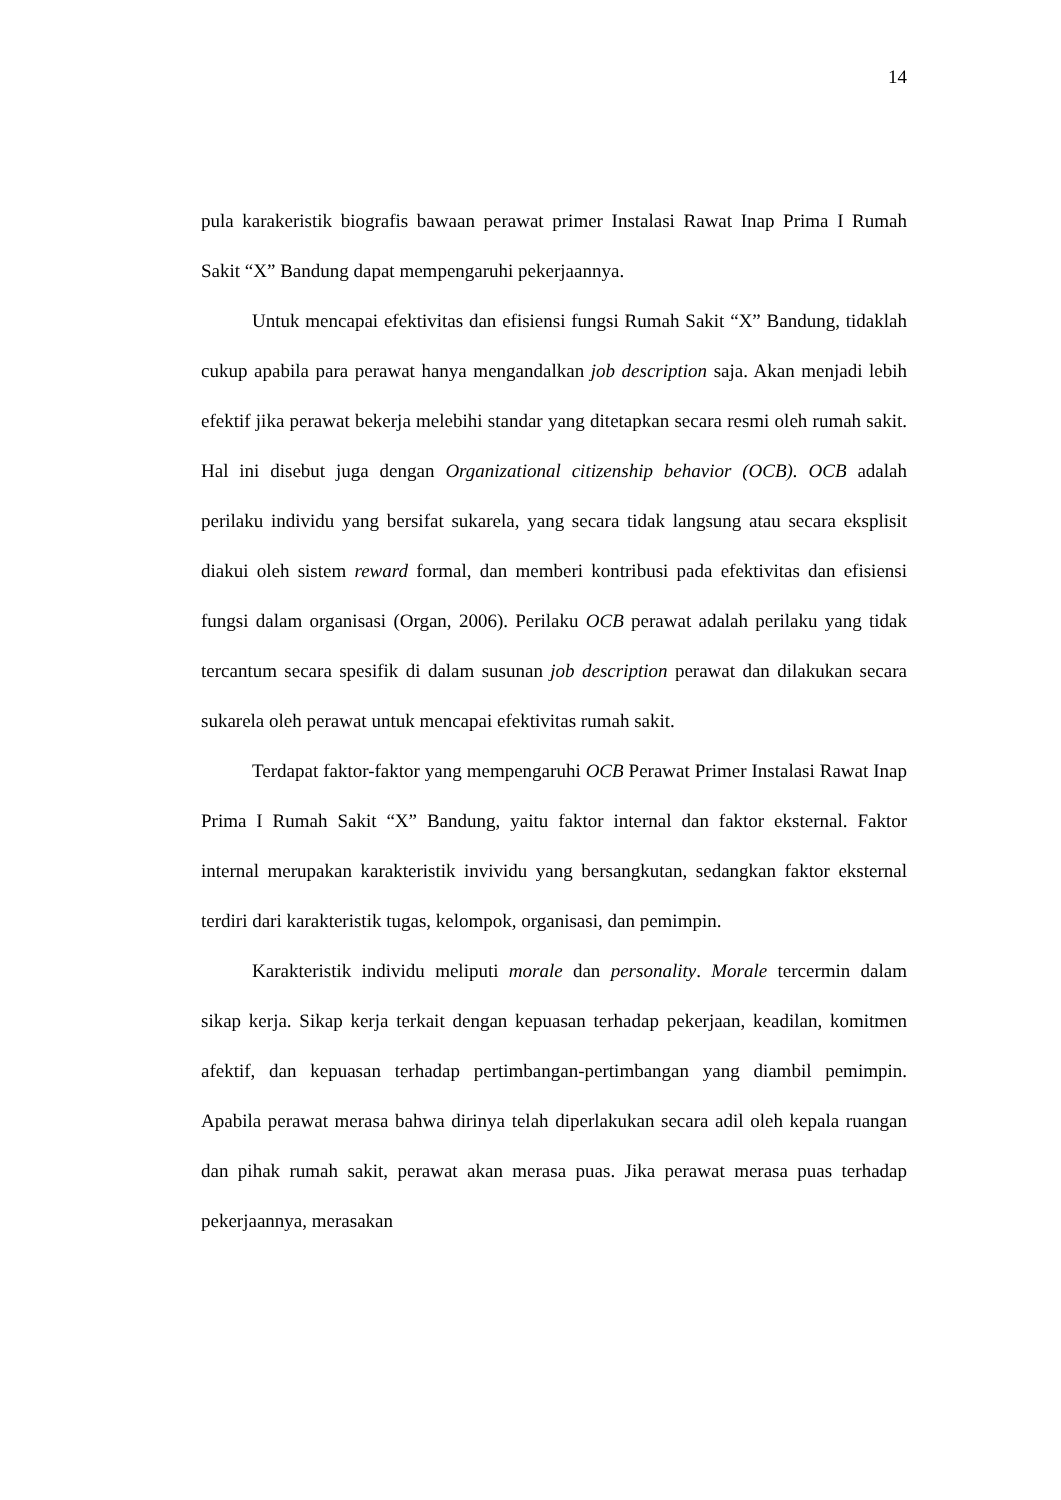14
pula karakeristik biografis bawaan perawat primer Instalasi Rawat Inap Prima I Rumah Sakit “X” Bandung dapat mempengaruhi pekerjaannya.
Untuk mencapai efektivitas dan efisiensi fungsi Rumah Sakit “X” Bandung, tidaklah cukup apabila para perawat hanya mengandalkan job description saja. Akan menjadi lebih efektif jika perawat bekerja melebihi standar yang ditetapkan secara resmi oleh rumah sakit. Hal ini disebut juga dengan Organizational citizenship behavior (OCB). OCB adalah perilaku individu yang bersifat sukarela, yang secara tidak langsung atau secara eksplisit diakui oleh sistem reward formal, dan memberi kontribusi pada efektivitas dan efisiensi fungsi dalam organisasi (Organ, 2006). Perilaku OCB perawat adalah perilaku yang tidak tercantum secara spesifik di dalam susunan job description perawat dan dilakukan secara sukarela oleh perawat untuk mencapai efektivitas rumah sakit.
Terdapat faktor-faktor yang mempengaruhi OCB Perawat Primer Instalasi Rawat Inap Prima I Rumah Sakit “X” Bandung, yaitu faktor internal dan faktor eksternal. Faktor internal merupakan karakteristik invividu yang bersangkutan, sedangkan faktor eksternal terdiri dari karakteristik tugas, kelompok, organisasi, dan pemimpin.
Karakteristik individu meliputi morale dan personality. Morale tercermin dalam sikap kerja. Sikap kerja terkait dengan kepuasan terhadap pekerjaan, keadilan, komitmen afektif, dan kepuasan terhadap pertimbangan-pertimbangan yang diambil pemimpin. Apabila perawat merasa bahwa dirinya telah diperlakukan secara adil oleh kepala ruangan dan pihak rumah sakit, perawat akan merasa puas. Jika perawat merasa puas terhadap pekerjaannya, merasakan